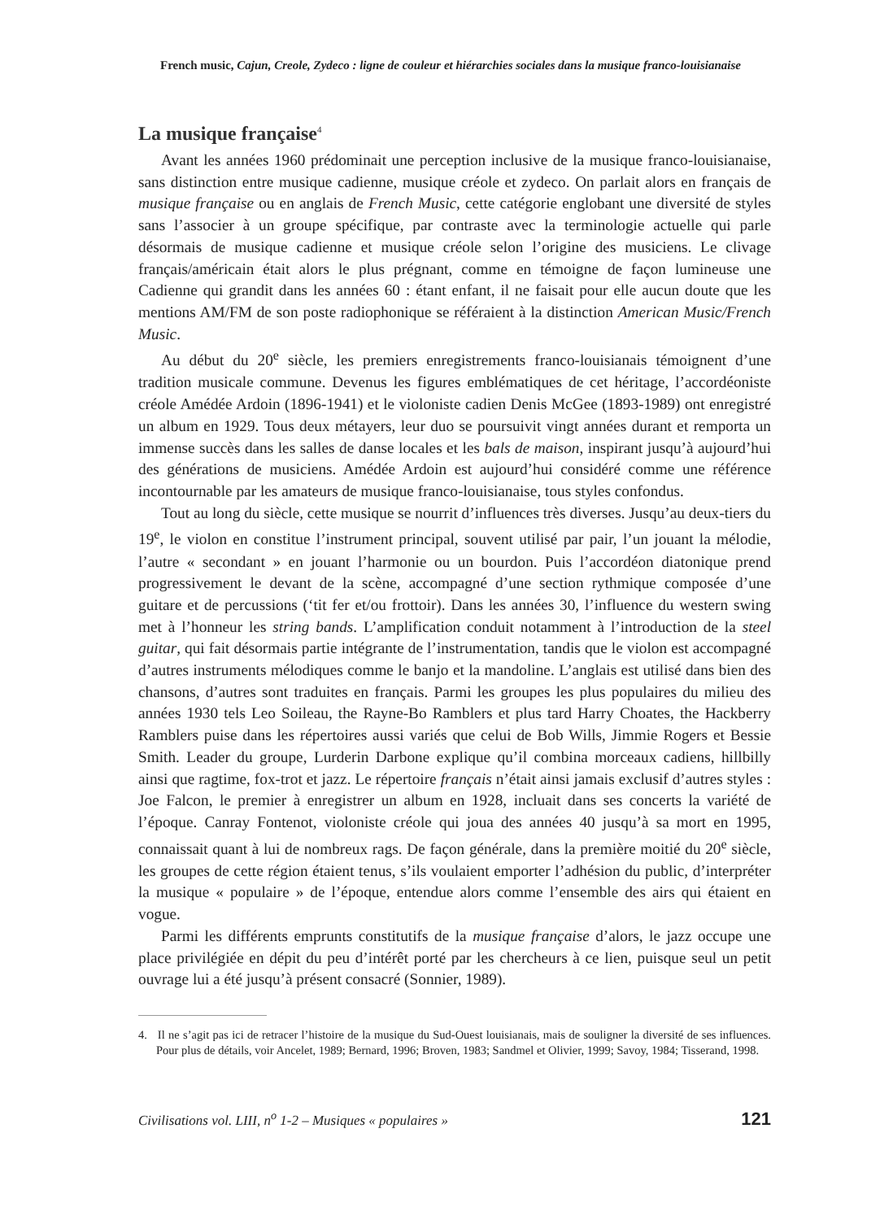French music, Cajun, Creole, Zydeco : ligne de couleur et hiérarchies sociales dans la musique franco-louisianaise
La musique française<sup>4</sup>
Avant les années 1960 prédominait une perception inclusive de la musique franco-louisianaise, sans distinction entre musique cadienne, musique créole et zydeco. On parlait alors en français de musique française ou en anglais de French Music, cette catégorie englobant une diversité de styles sans l’associer à un groupe spécifique, par contraste avec la terminologie actuelle qui parle désormais de musique cadienne et musique créole selon l’origine des musiciens. Le clivage français/américain était alors le plus prégnant, comme en témoigne de façon lumineuse une Cadienne qui grandit dans les années 60 : étant enfant, il ne faisait pour elle aucun doute que les mentions AM/FM de son poste radiophonique se référaient à la distinction American Music/French Music.
Au début du 20<sup>e</sup> siècle, les premiers enregistrements franco-louisianais témoignent d’une tradition musicale commune. Devenus les figures emblématiques de cet héritage, l’accordéoniste créole Amédée Ardoin (1896-1941) et le violoniste cadien Denis McGee (1893-1989) ont enregistré un album en 1929. Tous deux métayers, leur duo se poursuivit vingt années durant et remporta un immense succès dans les salles de danse locales et les bals de maison, inspirant jusqu’à aujourd’hui des générations de musiciens. Amédée Ardoin est aujourd’hui considéré comme une référence incontournable par les amateurs de musique franco-louisianaise, tous styles confondus.
Tout au long du siècle, cette musique se nourrit d’influences très diverses. Jusqu’au deux-tiers du 19<sup>e</sup>, le violon en constitue l’instrument principal, souvent utilisé par pair, l’un jouant la mélodie, l’autre « secondant » en jouant l’harmonie ou un bourdon. Puis l’accordéon diatonique prend progressivement le devant de la scène, accompagné d’une section rythmique composée d’une guitare et de percussions (‘tit fer et/ou frottoir). Dans les années 30, l’influence du western swing met à l’honneur les string bands. L’amplification conduit notamment à l’introduction de la steel guitar, qui fait désormais partie intégrante de l’instrumentation, tandis que le violon est accompagné d’autres instruments mélodiques comme le banjo et la mandoline. L’anglais est utilisé dans bien des chansons, d’autres sont traduites en français. Parmi les groupes les plus populaires du milieu des années 1930 tels Leo Soileau, the Rayne-Bo Ramblers et plus tard Harry Choates, the Hackberry Ramblers puise dans les répertoires aussi variés que celui de Bob Wills, Jimmie Rogers et Bessie Smith. Leader du groupe, Lurderin Darbone explique qu’il combina morceaux cadiens, hillbilly ainsi que ragtime, fox-trot et jazz. Le répertoire français n’était ainsi jamais exclusif d’autres styles : Joe Falcon, le premier à enregistrer un album en 1928, incluait dans ses concerts la variété de l’époque. Canray Fontenot, violoniste créole qui joua des années 40 jusqu’à sa mort en 1995, connaissait quant à lui de nombreux rags. De façon générale, dans la première moitié du 20<sup>e</sup> siècle, les groupes de cette région étaient tenus, s’ils voulaient emporter l’adhésion du public, d’interpréter la musique « populaire » de l’époque, entendue alors comme l’ensemble des airs qui étaient en vogue.
Parmi les différents emprunts constitutifs de la musique française d’alors, le jazz occupe une place privilégiée en dépit du peu d’intérêt porté par les chercheurs à ce lien, puisque seul un petit ouvrage lui a été jusqu’à présent consacré (Sonnier, 1989).
4. Il ne s’agit pas ici de retracer l’histoire de la musique du Sud-Ouest louisianais, mais de souligner la diversité de ses influences. Pour plus de détails, voir Ancelet, 1989; Bernard, 1996; Broven, 1983; Sandmel et Olivier, 1999; Savoy, 1984; Tisserand, 1998.
Civilisations vol. LIII, n<sup>o</sup> 1-2 – Musiques « populaires » 121